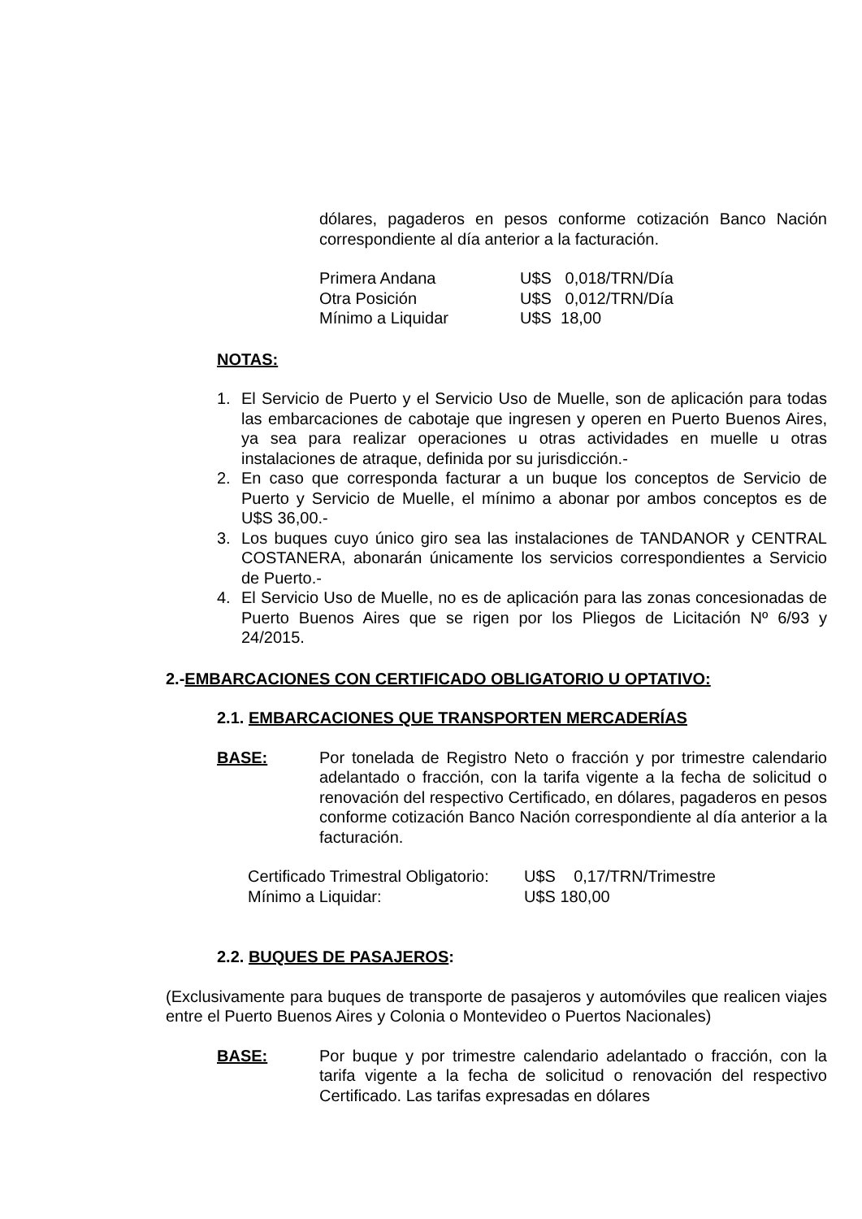dólares, pagaderos en pesos conforme cotización Banco Nación correspondiente al día anterior a la facturación.
| Primera Andana | U$S 0,018/TRN/Día |
| Otra Posición | U$S 0,012/TRN/Día |
| Mínimo a Liquidar | U$S 18,00 |
NOTAS:
1. El Servicio de Puerto y el Servicio Uso de Muelle, son de aplicación para todas las embarcaciones de cabotaje que ingresen y operen en Puerto Buenos Aires, ya sea para realizar operaciones u otras actividades en muelle u otras instalaciones de atraque, definida por su jurisdicción.-
2. En caso que corresponda facturar a un buque los conceptos de Servicio de Puerto y Servicio de Muelle, el mínimo a abonar por ambos conceptos es de U$S 36,00.-
3. Los buques cuyo único giro sea las instalaciones de TANDANOR y CENTRAL COSTANERA, abonarán únicamente los servicios correspondientes a Servicio de Puerto.-
4. El Servicio Uso de Muelle, no es de aplicación para las zonas concesionadas de Puerto Buenos Aires que se rigen por los Pliegos de Licitación Nº 6/93 y 24/2015.
2.-EMBARCACIONES CON CERTIFICADO OBLIGATORIO U OPTATIVO:
2.1. EMBARCACIONES QUE TRANSPORTEN MERCADERÍAS
BASE: Por tonelada de Registro Neto o fracción y por trimestre calendario adelantado o fracción, con la tarifa vigente a la fecha de solicitud o renovación del respectivo Certificado, en dólares, pagaderos en pesos conforme cotización Banco Nación correspondiente al día anterior a la facturación.
| Certificado Trimestral Obligatorio: | U$S 0,17/TRN/Trimestre |
| Mínimo a Liquidar: | U$S 180,00 |
2.2. BUQUES DE PASAJEROS:
(Exclusivamente para buques de transporte de pasajeros y automóviles que realicen viajes entre el Puerto Buenos Aires y Colonia o Montevideo o Puertos Nacionales)
BASE: Por buque y por trimestre calendario adelantado o fracción, con la tarifa vigente a la fecha de solicitud o renovación del respectivo Certificado. Las tarifas expresadas en dólares